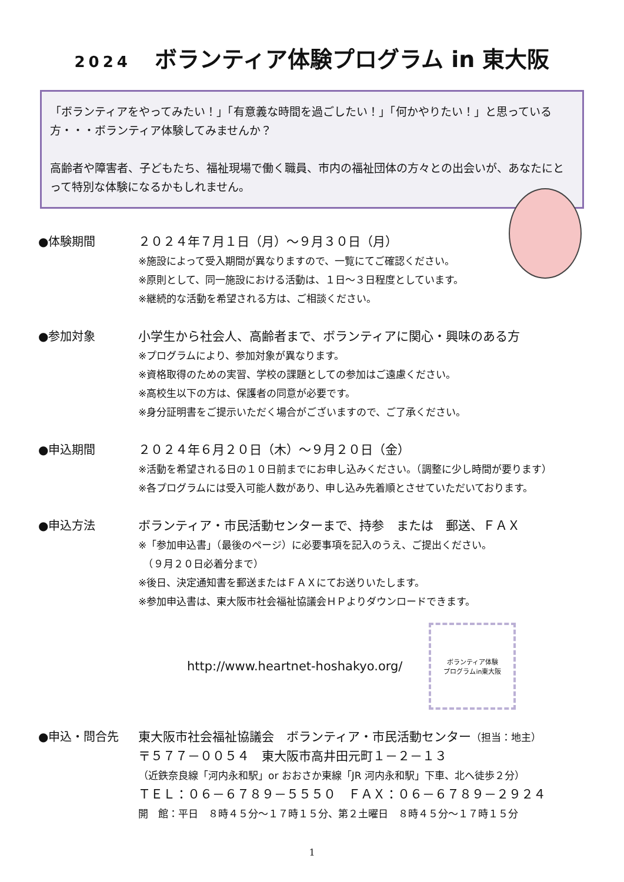2024 ボランティア体験プログラム in 東大阪
「ボランティアをやってみたい！」「有意義な時間を過ごしたい！」「何かやりたい！」と思っている方・・・ボランティア体験してみませんか？
高齢者や障害者、子どもたち、福祉現場で働く職員、市内の福祉団体の方々との出会いが、あなたにとって特別な体験になるかもしれません。
●体験期間 ２０２４年７月１日（月）～９月３０日（月）
※施設によって受入期間が異なりますので、一覧にてご確認ください。
※原則として、同一施設における活動は、１日～３日程度としています。
※継続的な活動を希望される方は、ご相談ください。
●参加対象 小学生から社会人、高齢者まで、ボランティアに関心・興味のある方
※プログラムにより、参加対象が異なります。
※資格取得のための実習、学校の課題としての参加はご遠慮ください。
※高校生以下の方は、保護者の同意が必要です。
※身分証明書をご提示いただく場合がございますので、ご了承ください。
●申込期間 ２０２４年６月２０日（木）～９月２０日（金）
※活動を希望される日の１０日前までにお申し込みください。（調整に少し時間が要ります）
※各プログラムには受入可能人数があり、申し込み先着順とさせていただいております。
●申込方法 ボランティア・市民活動センターまで、持参　または　郵送、ＦＡＸ
※「参加申込書」（最後のページ）に必要事項を記入のうえ、ご提出ください。
　（９月２０日必着分まで）
※後日、決定通知書を郵送またはＦＡＸにてお送りいたします。
※参加申込書は、東大阪市社会福祉協議会ＨＰよりダウンロードできます。
http://www.heartnet-hoshakyo.org/
ボランティア体験
プログラムin東大阪
●申込・問合先 東大阪市社会福祉協議会　ボランティア・市民活動センター（担当：地主）
〒５７７－００５４　東大阪市高井田元町１－２－１３
（近鉄奈良線「河内永和駅」or おおさか東線「JR 河内永和駅」下車、北へ徒歩２分）
ＴＥＬ：０６－６７８９－５５５０　ＦＡＸ：０６－６７８９－２９２４
開　館：平日　８時４５分～１７時１５分、第２土曜日　８時４５分～１７時１５分
1